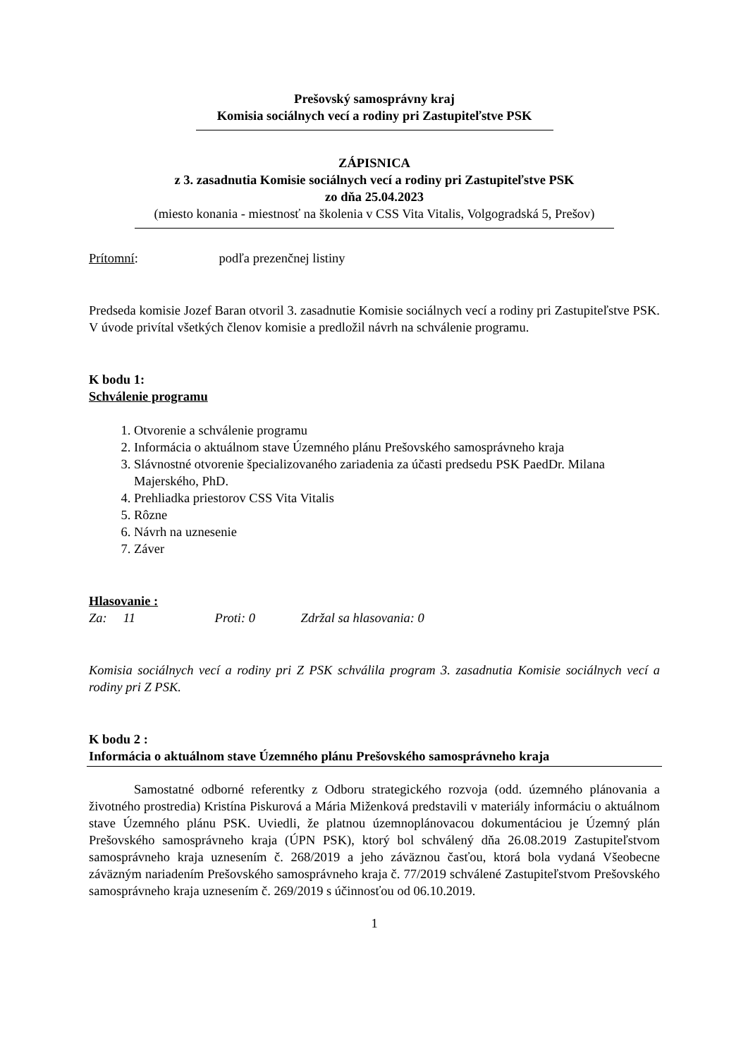Prešovský samosprávny kraj
Komisia sociálnych vecí a rodiny pri Zastupiteľstve PSK
ZÁPISNICA
z 3. zasadnutia Komisie sociálnych vecí a rodiny pri Zastupiteľstve PSK
zo dňa 25.04.2023
(miesto konania - miestnosť na školenia v CSS Vita Vitalis, Volgogradská 5, Prešov)
Prítomní: podľa prezenčnej listiny
Predseda komisie Jozef Baran otvoril 3. zasadnutie Komisie sociálnych vecí a rodiny pri Zastupiteľstve PSK. V úvode privítal všetkých členov komisie a predložil návrh na schválenie programu.
K bodu 1:
Schválenie programu
1. Otvorenie a schválenie programu
2. Informácia o aktuálnom stave Územného plánu Prešovského samosprávneho kraja
3. Slávnostné otvorenie špecializovaného zariadenia za účasti predsedu PSK PaedDr. Milana Majerského, PhD.
4. Prehliadka priestorov CSS Vita Vitalis
5. Rôzne
6. Návrh na uznesenie
7. Záver
Hlasovanie :
Za: 11 Proti: 0 Zdržal sa hlasovania: 0
Komisia sociálnych vecí a rodiny pri Z PSK schválila program 3. zasadnutia Komisie sociálnych vecí a rodiny pri Z PSK.
K bodu 2 :
Informácia o aktuálnom stave Územného plánu Prešovského samosprávneho kraja
Samostatné odborné referentky z Odboru strategického rozvoja (odd. územného plánovania a životného prostredia) Kristína Piskurová a Mária Miženková predstavili v materiály informáciu o aktuálnom stave Územného plánu PSK. Uviedli, že platnou územnoplánovacou dokumentáciou je Územný plán Prešovského samosprávneho kraja (ÚPN PSK), ktorý bol schválený dňa 26.08.2019 Zastupiteľstvom samosprávneho kraja uznesením č. 268/2019 a jeho záväznou časťou, ktorá bola vydaná Všeobecne záväzným nariadením Prešovského samosprávneho kraja č. 77/2019 schválené Zastupiteľstvom Prešovského samosprávneho kraja uznesením č. 269/2019 s účinnosťou od 06.10.2019.
1